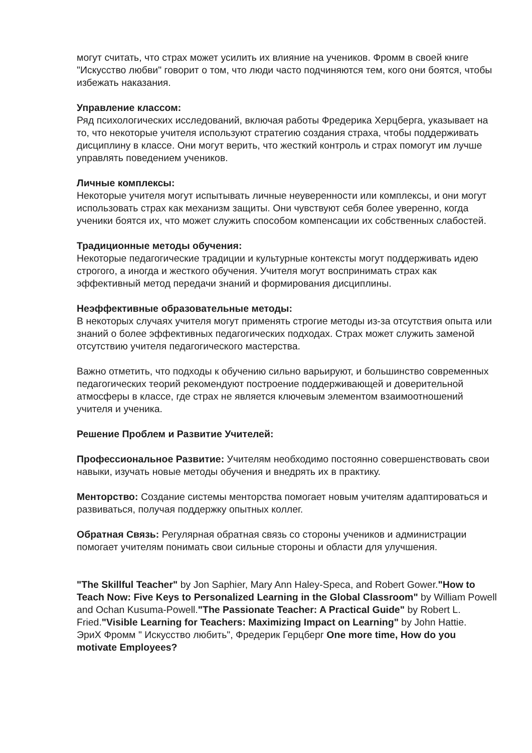могут считать, что страх может усилить их влияние на учеников. Фромм в своей книге "Искусство любви" говорит о том, что люди часто подчиняются тем, кого они боятся, чтобы избежать наказания.
Управление классом:
Ряд психологических исследований, включая работы Фредерика Херцберга, указывает на то, что некоторые учителя используют стратегию создания страха, чтобы поддерживать дисциплину в классе. Они могут верить, что жесткий контроль и страх помогут им лучше управлять поведением учеников.
Личные комплексы:
Некоторые учителя могут испытывать личные неуверенности или комплексы, и они могут использовать страх как механизм защиты. Они чувствуют себя более уверенно, когда ученики боятся их, что может служить способом компенсации их собственных слабостей.
Традиционные методы обучения:
Некоторые педагогические традиции и культурные контексты могут поддерживать идею строгого, а иногда и жесткого обучения. Учителя могут воспринимать страх как эффективный метод передачи знаний и формирования дисциплины.
Неэффективные образовательные методы:
В некоторых случаях учителя могут применять строгие методы из-за отсутствия опыта или знаний о более эффективных педагогических подходах. Страх может служить заменой отсутствию учителя педагогического мастерства.
Важно отметить, что подходы к обучению сильно варьируют, и большинство современных педагогических теорий рекомендуют построение поддерживающей и доверительной атмосферы в классе, где страх не является ключевым элементом взаимоотношений учителя и ученика.
Решение Проблем и Развитие Учителей:
Профессиональное Развитие: Учителям необходимо постоянно совершенствовать свои навыки, изучать новые методы обучения и внедрять их в практику.
Менторство: Создание системы менторства помогает новым учителям адаптироваться и развиваться, получая поддержку опытных коллег.
Обратная Связь: Регулярная обратная связь со стороны учеников и администрации помогает учителям понимать свои сильные стороны и области для улучшения.
"The Skillful Teacher" by Jon Saphier, Mary Ann Haley-Speca, and Robert Gower."How to Teach Now: Five Keys to Personalized Learning in the Global Classroom" by William Powell and Ochan Kusuma-Powell."The Passionate Teacher: A Practical Guide" by Robert L. Fried."Visible Learning for Teachers: Maximizing Impact on Learning" by John Hattie.
ЭриХ Фромм " Искусство любить", Фредерик Герцберг One more time, How do you motivate Employees?